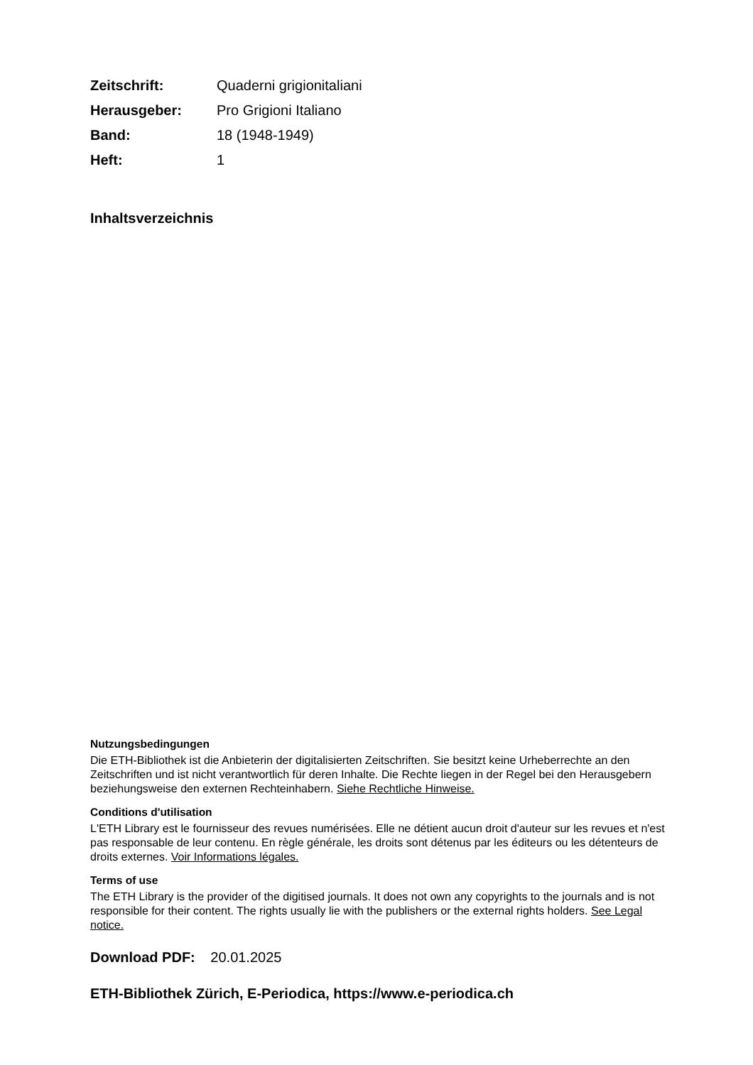| Zeitschrift: | Quaderni grigionitaliani |
| Herausgeber: | Pro Grigioni Italiano |
| Band: | 18 (1948-1949) |
| Heft: | 1 |
Inhaltsverzeichnis
Nutzungsbedingungen
Die ETH-Bibliothek ist die Anbieterin der digitalisierten Zeitschriften. Sie besitzt keine Urheberrechte an den Zeitschriften und ist nicht verantwortlich für deren Inhalte. Die Rechte liegen in der Regel bei den Herausgebern beziehungsweise den externen Rechteinhabern. Siehe Rechtliche Hinweise.
Conditions d'utilisation
L'ETH Library est le fournisseur des revues numérisées. Elle ne détient aucun droit d'auteur sur les revues et n'est pas responsable de leur contenu. En règle générale, les droits sont détenus par les éditeurs ou les détenteurs de droits externes. Voir Informations légales.
Terms of use
The ETH Library is the provider of the digitised journals. It does not own any copyrights to the journals and is not responsible for their content. The rights usually lie with the publishers or the external rights holders. See Legal notice.
Download PDF: 20.01.2025
ETH-Bibliothek Zürich, E-Periodica, https://www.e-periodica.ch